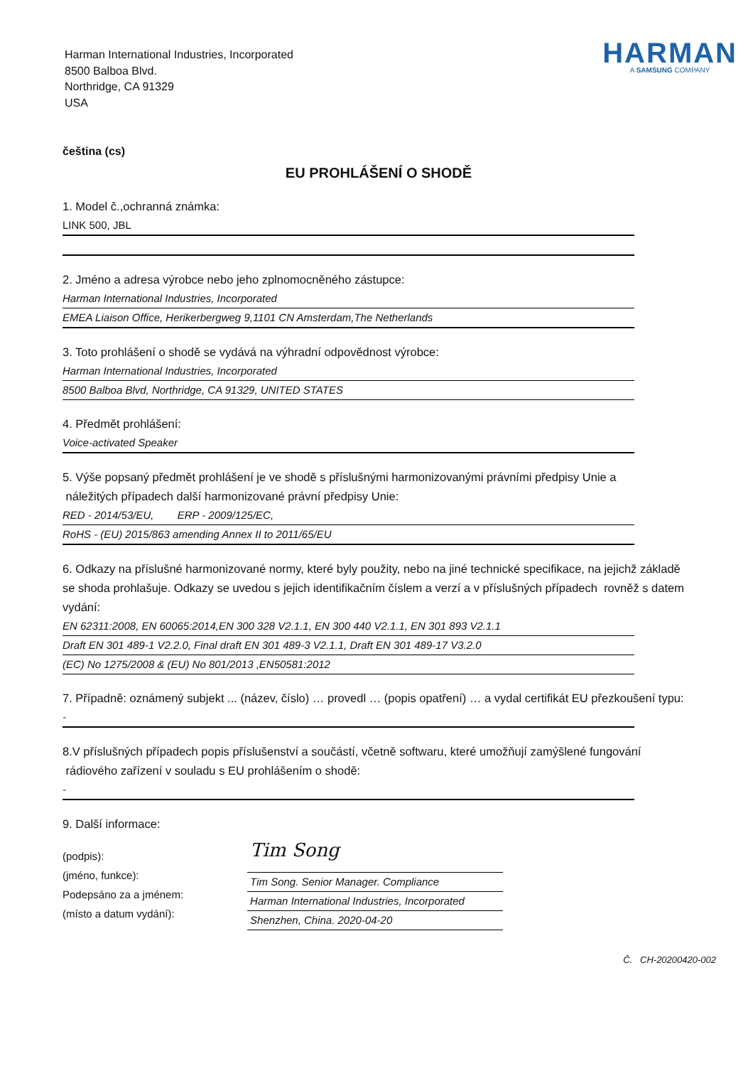Harman International Industries, Incorporated
8500 Balboa Blvd.
Northridge, CA 91329
USA
HARMAN
A SAMSUNG COMPANY
čeština (cs)
EU PROHLÁŠENÍ O SHODĚ
1. Model č.,ochranná známka:
LINK 500, JBL
2. Jméno a adresa výrobce nebo jeho zplnomocněného zástupce:
Harman International Industries, Incorporated
EMEA Liaison Office, Herikerbergweg 9,1101 CN Amsterdam,The Netherlands
3. Toto prohlášení o shodě se vydává na výhradní odpovědnost výrobce:
Harman International Industries, Incorporated
8500 Balboa Blvd, Northridge, CA 91329, UNITED STATES
4. Předmět prohlášení:
Voice-activated Speaker
5. Výše popsaný předmět prohlášení je ve shodě s příslušnými harmonizovanými právními předpisy Unie a
náležitých případech další harmonizované právní předpisy Unie:
RED - 2014/53/EU, ERP - 2009/125/EC,
RoHS - (EU) 2015/863 amending Annex II to 2011/65/EU
6. Odkazy na příslušné harmonizované normy, které byly použity, nebo na jiné technické specifikace, na jejichž základě se shoda prohlašuje. Odkazy se uvedou s jejich identifikačním číslem a verzí a v příslušných případech rovněž s datem vydání:
EN 62311:2008, EN 60065:2014,EN 300 328 V2.1.1, EN 300 440 V2.1.1, EN 301 893 V2.1.1
Draft EN 301 489-1 V2.2.0, Final draft EN 301 489-3 V2.1.1, Draft EN 301 489-17 V3.2.0
(EC) No 1275/2008 & (EU) No 801/2013 ,EN50581:2012
7. Případně: oznámený subjekt ... (název, číslo) … provedl … (popis opatření) … a vydal certifikát EU přezkoušení typu:
-
8.V příslušných případech popis příslušenství a součástí, včetně softwaru, které umožňují zamýšlené fungování rádiového zařízení v souladu s EU prohlášením o shodě:
-
9. Další informace:
(podpis):
(jméno, funkce):
Podepsáno za a jménem:
(místo a datum vydání):
Tim Song
Tim Song. Senior Manager. Compliance
Harman International Industries, Incorporated
Shenzhen, China. 2020-04-20
Č. CH-20200420-002